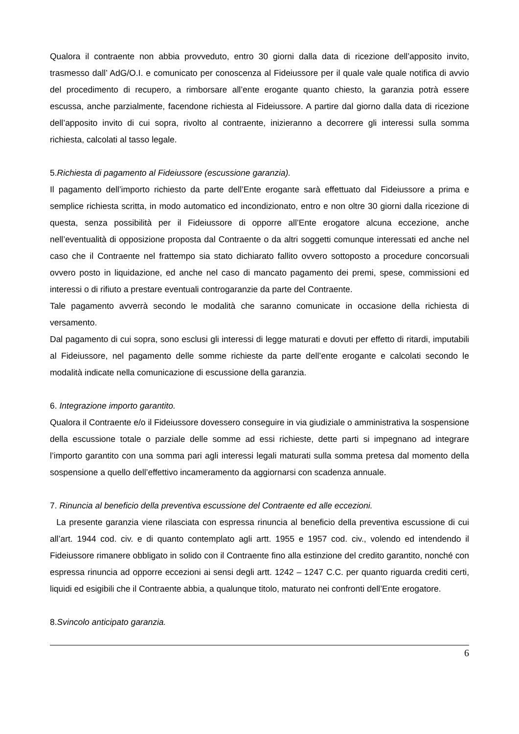Qualora il contraente non abbia provveduto, entro 30 giorni dalla data di ricezione dell’apposito invito, trasmesso dall’ AdG/O.I. e comunicato per conoscenza al Fideiussore per il quale vale quale notifica di avvio del procedimento di recupero, a rimborsare all’ente erogante quanto chiesto, la garanzia potrà essere escussa, anche parzialmente, facendone richiesta al Fideiussore. A partire dal giorno dalla data di ricezione dell’apposito invito di cui sopra, rivolto al contraente, inizieranno a decorrere gli interessi sulla somma richiesta, calcolati al tasso legale.
5.Richiesta di pagamento al Fideiussore (escussione garanzia).
Il pagamento dell’importo richiesto da parte dell’Ente erogante sarà effettuato dal Fideiussore a prima e semplice richiesta scritta, in modo automatico ed incondizionato, entro e non oltre 30 giorni dalla ricezione di questa, senza possibilità per il Fideiussore di opporre all’Ente erogatore alcuna eccezione, anche nell’eventualità di opposizione proposta dal Contraente o da altri soggetti comunque interessati ed anche nel caso che il Contraente nel frattempo sia stato dichiarato fallito ovvero sottoposto a procedure concorsuali ovvero posto in liquidazione, ed anche nel caso di mancato pagamento dei premi, spese, commissioni ed interessi o di rifiuto a prestare eventuali controgaranzie da parte del Contraente.
Tale pagamento avverrà secondo le modalità che saranno comunicate in occasione della richiesta di versamento.
Dal pagamento di cui sopra, sono esclusi gli interessi di legge maturati e dovuti per effetto di ritardi, imputabili al Fideiussore, nel pagamento delle somme richieste da parte dell’ente erogante e calcolati secondo le modalità indicate nella comunicazione di escussione della garanzia.
6. Integrazione importo garantito.
Qualora il Contraente e/o il Fideiussore dovessero conseguire in via giudiziale o amministrativa la sospensione della escussione totale o parziale delle somme ad essi richieste, dette parti si impegnano ad integrare l’importo garantito con una somma pari agli interessi legali maturati sulla somma pretesa dal momento della sospensione a quello dell’effettivo incameramento da aggiornarsi con scadenza annuale.
7. Rinuncia al beneficio della preventiva escussione del Contraente ed alle eccezioni.
La presente garanzia viene rilasciata con espressa rinuncia al beneficio della preventiva escussione di cui all’art. 1944 cod. civ. e di quanto contemplato agli artt. 1955 e 1957 cod. civ., volendo ed intendendo il Fideiussore rimanere obbligato in solido con il Contraente fino alla estinzione del credito garantito, nonché con espressa rinuncia ad opporre eccezioni ai sensi degli artt. 1242 – 1247 C.C. per quanto riguarda crediti certi, liquidi ed esigibili che il Contraente abbia, a qualunque titolo, maturato nei confronti dell’Ente erogatore.
8.Svincolo anticipato garanzia.
6